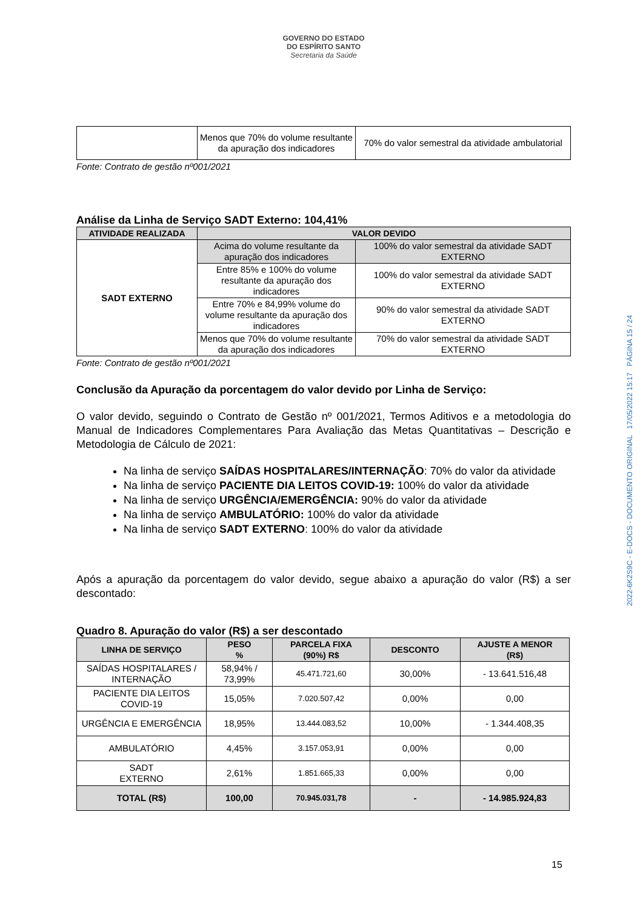GOVERNO DO ESTADO
DO ESPÍRITO SANTO
Secretaria da Saúde
| | Menos que 70% do volume resultante da apuração dos indicadores | 70% do valor semestral da atividade ambulatorial |
Fonte: Contrato de gestão nº001/2021
Análise da Linha de Serviço SADT Externo: 104,41%
| ATIVIDADE REALIZADA | VALOR DEVIDO | |
| --- | --- | --- |
| SADT EXTERNO | Acima do volume resultante da apuração dos indicadores | 100% do valor semestral da atividade SADT EXTERNO |
| | Entre 85% e 100% do volume resultante da apuração dos indicadores | 100% do valor semestral da atividade SADT EXTERNO |
| | Entre 70% e 84,99% volume do volume resultante da apuração dos indicadores | 90% do valor semestral da atividade SADT EXTERNO |
| | Menos que 70% do volume resultante da apuração dos indicadores | 70% do valor semestral da atividade SADT EXTERNO |
Fonte: Contrato de gestão nº001/2021
Conclusão da Apuração da porcentagem do valor devido por Linha de Serviço:
O valor devido, seguindo o Contrato de Gestão nº 001/2021, Termos Aditivos e a metodologia do Manual de Indicadores Complementares Para Avaliação das Metas Quantitativas – Descrição e Metodologia de Cálculo de 2021:
Na linha de serviço SAÍDAS HOSPITALARES/INTERNAÇÃO: 70% do valor da atividade
Na linha de serviço PACIENTE DIA LEITOS COVID-19: 100% do valor da atividade
Na linha de serviço URGÊNCIA/EMERGÊNCIA: 90% do valor da atividade
Na linha de serviço AMBULATÓRIO: 100% do valor da atividade
Na linha de serviço SADT EXTERNO: 100% do valor da atividade
Após a apuração da porcentagem do valor devido, segue abaixo a apuração do valor (R$) a ser descontado:
Quadro 8. Apuração do valor (R$) a ser descontado
| LINHA DE SERVIÇO | PESO % | PARCELA FIXA (90%) R$ | DESCONTO | AJUSTE A MENOR (R$) |
| --- | --- | --- | --- | --- |
| SAÍDAS HOSPITALARES / INTERNAÇÃO | 58,94% / 73,99% | 45.471.721,60 | 30,00% | - 13.641.516,48 |
| PACIENTE DIA LEITOS COVID-19 | 15,05% | 7.020.507,42 | 0,00% | 0,00 |
| URGÊNCIA E EMERGÊNCIA | 18,95% | 13.444.083,52 | 10,00% | - 1.344.408,35 |
| AMBULATÓRIO | 4,45% | 3.157.053,91 | 0,00% | 0,00 |
| SADT EXTERNO | 2,61% | 1.851.665,33 | 0,00% | 0,00 |
| TOTAL (R$) | 100,00 | 70.945.031,78 | - | - 14.985.924,83 |
2022-6K2S9C - E-DOCS - DOCUMENTO ORIGINAL 17/05/2022 15:17 PÁGINA 15 / 24
15